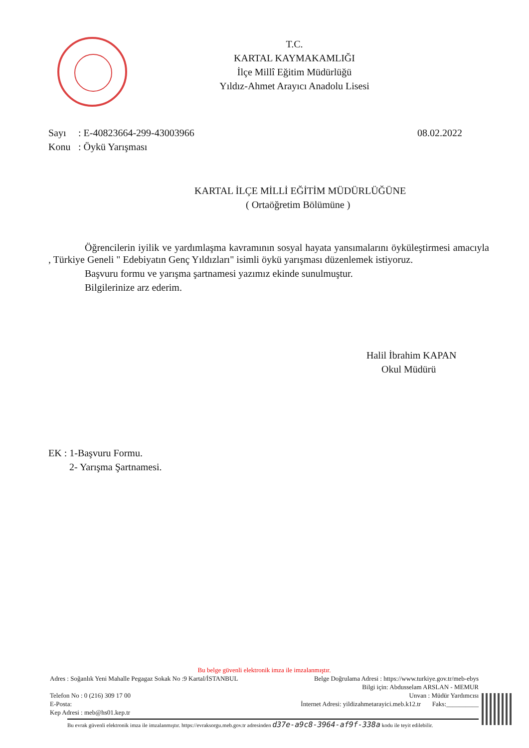T.C.
KARTAL KAYMAKAMLIĞI
İlçe Millî Eğitim Müdürlüğü
Yıldız-Ahmet Arayıcı Anadolu Lisesi
Sayı: E-40823664-299-43003966 08.02.2022
Konu: Öykü Yarışması
KARTAL İLÇE MİLLİ EĞİTİM MÜDÜRLÜĞÜNE
( Ortaöğretim Bölümüne )
Öğrencilerin iyilik ve yardımlaşma kavramının sosyal hayata yansımalarını öyküleştirmesi amacıyla , Türkiye Geneli " Edebiyatın Genç Yıldızları" isimli öykü yarışması düzenlemek istiyoruz.
Başvuru formu ve yarışma şartnamesi yazımız ekinde sunulmuştur.
Bilgilerinize arz ederim.
Halil İbrahim KAPAN
Okul Müdürü
EK : 1-Başvuru Formu.
2- Yarışma Şartnamesi.
Bu belge güvenli elektronik imza ile imzalanmıştır.
Adres : Soğanlık Yeni Mahalle Pegagaz Sokak No :9 Kartal/İSTANBUL Belge Doğrulama Adresi : https://www.turkiye.gov.tr/meb-ebys
Bilgi için: Abdusselam ARSLAN - MEMUR
Telefon No : 0 (216) 309 17 00 Unvan : Müdür Yardımcısı
E-Posta: İnternet Adresi: yildizahmetarayici.meb.k12.tr Faks:__________
Kep Adresi : meb@hs01.kep.tr
Bu evrak güvenli elektronik imza ile imzalanmıştır. https://evraksorgu.meb.gov.tr adresinden d37e-a9c8-3964-af9f-338a kodu ile teyit edilebilir.